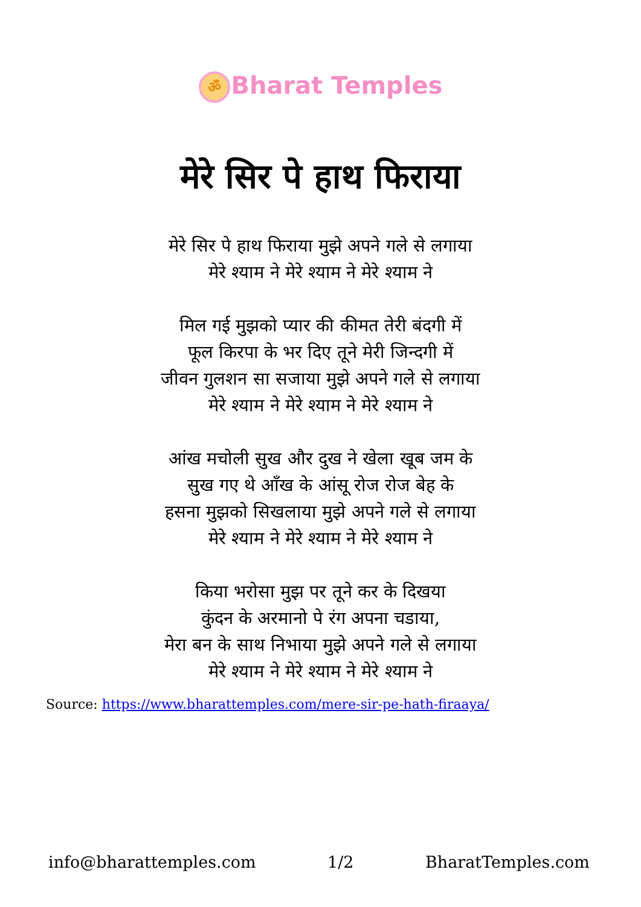ॐ Bharat Temples
मेरे सिर पे हाथ फिराया
मेरे सिर पे हाथ फिराया मुझे अपने गले से लगाया
मेरे श्याम ने मेरे श्याम ने मेरे श्याम ने
मिल गई मुझको प्यार की कीमत तेरी बंदगी में
फूल किरपा के भर दिए तूने मेरी जिन्दगी में
जीवन गुलशन सा सजाया मुझे अपने गले से लगाया
मेरे श्याम ने मेरे श्याम ने मेरे श्याम ने
आंख मचोली सुख और दुख ने खेला खूब जम के
सुख गए थे आँख के आंसू रोज रोज बेह के
हसना मुझको सिखलाया मुझे अपने गले से लगाया
मेरे श्याम ने मेरे श्याम ने मेरे श्याम ने
किया भरोसा मुझ पर तूने कर के दिखया
कुंदन के अरमानो पे रंग अपना चडाया,
मेरा बन के साथ निभाया मुझे अपने गले से लगाया
मेरे श्याम ने मेरे श्याम ने मेरे श्याम ने
Source: https://www.bharattemples.com/mere-sir-pe-hath-firaaya/
info@bharattemples.com 1/2 BharatTemples.com